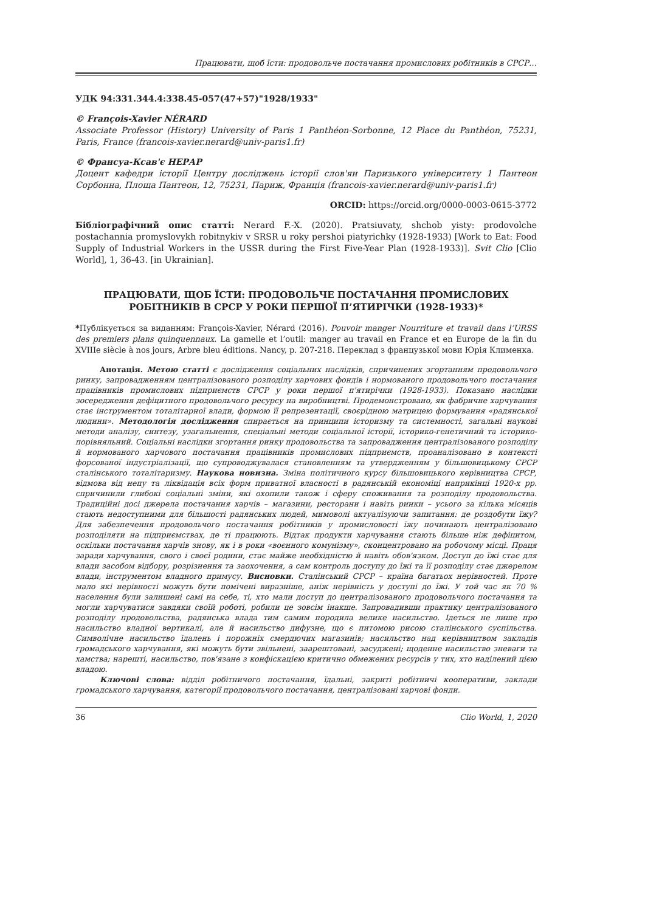Працювати, щоб їсти: продовольче постачання промислових робітників в СРСР…
УДК 94:331.344.4:338.45-057(47+57)"1928/1933"
© François-Xavier NÉRARD
Associate Professor (History) University of Paris 1 Panthéon-Sorbonne, 12 Place du Panthéon, 75231, Paris, France (francois-xavier.nerard@univ-paris1.fr)
© Франсуа-Ксав'є НЕРАР
Доцент кафедри історії Центру досліджень історії слов'ян Паризького університету 1 Пантеон Сорбонна, Площа Пантеон, 12, 75231, Париж, Франція (francois-xavier.nerard@univ-paris1.fr)
ORCID: https://orcid.org/0000-0003-0615-3772
Бібліографічний опис статті: Nerard F.-X. (2020). Pratsiuvaty, shchob yisty: prodovolche postachannia promyslovykh robitnykiv v SRSR u roky pershoi piatyrichky (1928-1933) [Work to Eat: Food Supply of Industrial Workers in the USSR during the First Five-Year Plan (1928-1933)]. Svit Clio [Clio World], 1, 36-43. [in Ukrainian].
ПРАЦЮВАТИ, ЩОБ ЇСТИ: ПРОДОВОЛЬЧЕ ПОСТАЧАННЯ ПРОМИСЛОВИХ РОБІТНИКІВ В СРСР У РОКИ ПЕРШОЇ П’ЯТИРІЧКИ (1928-1933)*
*Публікується за виданням: François-Xavier, Nérard (2016). Pouvoir manger Nourriture et travail dans l’URSS des premiers plans quinquennaux. La gamelle et l’outil: manger au travail en France et en Europe de la fin du XVIIIe siècle à nos jours, Arbre bleu éditions. Nancy, p. 207-218. Переклад з французької мови Юрія Клименка.
Анотація. Метою статті є дослідження соціальних наслідків, спричинених згортанням продовольчого ринку, запровадженням централізованого розподілу харчових фондів і нормованого продовольчого постачання працівників промислових підприємств СРСР у роки першої п'ятирічки (1928-1933). Показано наслідки зосередження дефіцитного продовольчого ресурсу на виробництві. Продемонстровано, як фабричне харчування стає інструментом тоталітарної влади, формою її репрезентації, своєрідною матрицею формування «радянської людини». Методологія дослідження спирається на принципи історизму та системності, загальні наукові методи аналізу, синтезу, узагальнення, спеціальні методи соціальної історії, історико-генетичний та історико-порівняльний. Соціальні наслідки згортання ринку продовольства та запровадження централізованого розподілу й нормованого харчового постачання працівників промислових підприємств, проаналізовано в контексті форсованої індустріалізації, що супроводжувалася становленням та утвердженням у більшовицькому СРСР сталінського тоталітаризму. Наукова новизна. Зміна політичного курсу більшовицького керівництва СРСР, відмова від непу та ліквідація всіх форм приватної власності в радянській економіці наприкінці 1920-х рр. спричинили глибокі соціальні зміни, які охопили також і сферу споживання та розподілу продовольства. Традиційні досі джерела постачання харчів – магазини, ресторани і навіть ринки – усього за кілька місяців стають недоступними для більшості радянських людей, мимоволі актуалізуючи запитання: де роздобути їжу? Для забезпечення продовольчого постачання робітників у промисловості їжу починають централізовано розподіляти на підприємствах, де ті працюють. Відтак продукти харчування стають більше ніж дефіцитом, оскільки постачання харчів знову, як і в роки «воєнного комунізму», сконцентровано на робочому місці. Праця заради харчування, свого і своєї родини, стає майже необхідністю й навіть обов'язком. Доступ до їжі стає для влади засобом відбору, розрізнення та заохочення, а сам контроль доступу до їжі та її розподілу стає джерелом влади, інструментом владного примусу. Висновки. Сталінський СРСР – країна багатьох нерівностей. Проте мало які нерівності можуть бути помічені виразніше, аніж нерівність у доступі до їжі. У той час як 70 % населення були залишені самі на себе, ті, хто мали доступ до централізованого продовольчого постачання та могли харчуватися завдяки своїй роботі, робили це зовсім інакше. Запровадивши практику централізованого розподілу продовольства, радянська влада тим самим породила велике насильство. Ідеться не лише про насильство владної вертикалі, але й насильство дифузне, що є питомою рисою сталінського суспільства. Символічне насильство їдалень і порожніх смердючих магазинів; насильство над керівництвом закладів громадського харчування, які можуть бути звільнені, заарештовані, засуджені; щоденне насильство зневаги та хамства; нарешті, насильство, пов'язане з конфіскацією критично обмежених ресурсів у тих, хто наділений цією владою.
Ключові слова: відділ робітничого постачання, їдальні, закриті робітничі кооперативи, заклади громадського харчування, категорії продовольчого постачання, централізовані харчові фонди.
36 Clio World, 1, 2020